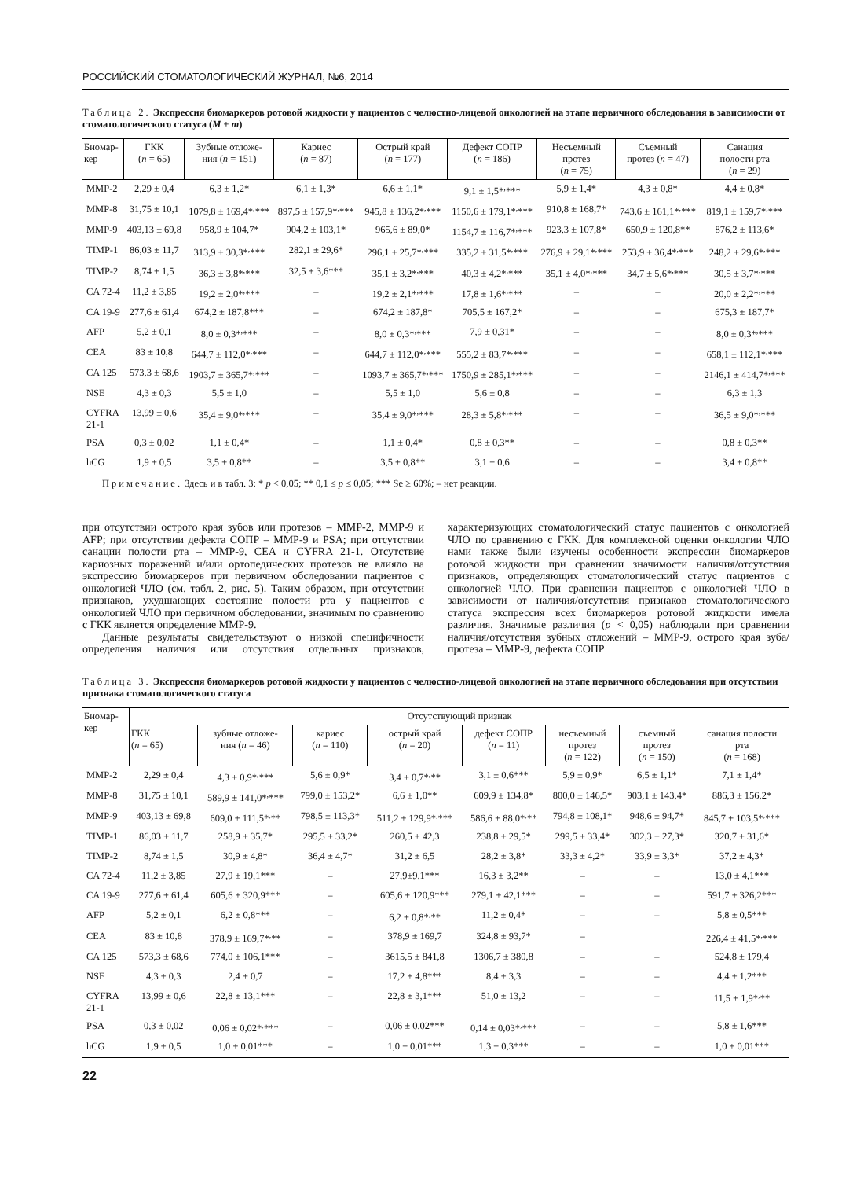РОССИЙСКИЙ СТОМАТОЛОГИЧЕСКИЙ ЖУРНАЛ, №6, 2014
Таблица 2. Экспрессия биомаркеров ротовой жидкости у пациентов с челюстно-лицевой онкологией на этапе первичного обследования в зависимости от стоматологического статуса (M ± m)
| Биомар- кер | ГКК ( n = 65) | Зубные отложе- ния ( n = 151) | Кариес ( n = 87) | Острый край ( n = 177) | Дефект СОПР ( n = 186) | Несъемный протез ( n = 75) | Съемный протез ( n = 47) | Санация полости рта ( n = 29) |
| --- | --- | --- | --- | --- | --- | --- | --- | --- |
| MMP-2 | 2,29 ± 0,4 | 6,3 ± 1,2* | 6,1 ± 1,3* | 6,6 ± 1,1* | 9,1 ± 1,5*<sup>,</sup>*** | 5,9 ± 1,4* | 4,3 ± 0,8* | 4,4 ± 0,8* |
| MMP-8 | 31,75 ± 10,1 | 1079,8 ± 169,4*<sup>,</sup>*** | 897,5 ± 157,9*<sup>,</sup>*** | 945,8 ± 136,2*<sup>,</sup>*** | 1150,6 ± 179,1*<sup>,</sup>*** | 910,8 ± 168,7* | 743,6 ± 161,1*<sup>,</sup>*** | 819,1 ± 159,7*<sup>,</sup>*** |
| MMP-9 | 403,13 ± 69,8 | 958,9 ± 104,7* | 904,2 ± 103,1* | 965,6 ± 89,0* | 1154,7 ± 116,7*<sup>,</sup>*** | 923,3 ± 107,8* | 650,9 ± 120,8** | 876,2 ± 113,6* |
| TIMP-1 | 86,03 ± 11,7 | 313,9 ± 30,3*<sup>,</sup>*** | 282,1 ± 29,6* | 296,1 ± 25,7*<sup>,</sup>*** | 335,2 ± 31,5*<sup>,</sup>*** | 276,9 ± 29,1*<sup>,</sup>*** | 253,9 ± 36,4*<sup>,</sup>*** | 248,2 ± 29,6*<sup>,</sup>*** |
| TIMP-2 | 8,74 ± 1,5 | 36,3 ± 3,8*<sup>,</sup>*** | 32,5 ± 3,6*** | 35,1 ± 3,2*<sup>,</sup>*** | 40,3 ± 4,2*<sup>,</sup>*** | 35,1 ± 4,0*<sup>,</sup>*** | 34,7 ± 5,6*<sup>,</sup>*** | 30,5 ± 3,7*<sup>,</sup>*** |
| CA 72-4 | 11,2 ± 3,85 | 19,2 ± 2,0*<sup>,</sup>*** | – | 19,2 ± 2,1*<sup>,</sup>*** | 17,8 ± 1,6*<sup>,</sup>*** | – | – | 20,0 ± 2,2*<sup>,</sup>*** |
| CA 19-9 | 277,6 ± 61,4 | 674,2 ± 187,8*** | – | 674,2 ± 187,8* | 705,5 ± 167,2* | – | – | 675,3 ± 187,7* |
| AFP | 5,2 ± 0,1 | 8,0 ± 0,3*<sup>,</sup>*** | – | 8,0 ± 0,3*<sup>,</sup>*** | 7,9 ± 0,31* | – | – | 8,0 ± 0,3*<sup>,</sup>*** |
| CEA | 83 ± 10,8 | 644,7 ± 112,0*<sup>,</sup>*** | – | 644,7 ± 112,0*<sup>,</sup>*** | 555,2 ± 83,7*<sup>,</sup>*** | – | – | 658,1 ± 112,1*<sup>,</sup>*** |
| CA 125 | 573,3 ± 68,6 | 1903,7 ± 365,7*<sup>,</sup>*** | – | 1093,7 ± 365,7*<sup>,</sup>*** | 1750,9 ± 285,1*<sup>,</sup>*** | – | – | 2146,1 ± 414,7*<sup>,</sup>*** |
| NSE | 4,3 ± 0,3 | 5,5 ± 1,0 | – | 5,5 ± 1,0 | 5,6 ± 0,8 | – | – | 6,3 ± 1,3 |
| CYFRA 21-1 | 13,99 ± 0,6 | 35,4 ± 9,0*<sup>,</sup>*** | – | 35,4 ± 9,0*<sup>,</sup>*** | 28,3 ± 5,8*<sup>,</sup>*** | – | – | 36,5 ± 9,0*<sup>,</sup>*** |
| PSA | 0,3 ± 0,02 | 1,1 ± 0,4* | – | 1,1 ± 0,4* | 0,8 ± 0,3** | – | – | 0,8 ± 0,3** |
| hCG | 1,9 ± 0,5 | 3,5 ± 0,8** | – | 3,5 ± 0,8** | 3,1 ± 0,6 | – | – | 3,4 ± 0,8** |
Примечание. Здесь и в табл. 3: * p < 0,05; ** 0,1 ≤ p ≤ 0,05; *** Se ≥ 60%; – нет реакции.
при отсутствии острого края зубов или протезов – ММР-2, ММР-9 и AFP; при отсутствии дефекта СОПР – ММР-9 и PSA; при отсутствии санации полости рта – ММР-9, CEA и CYFRA 21-1. Отсутствие кариозных поражений и/или ортопедических протезов не влияло на экспрессию биомаркеров при первичном обследовании пациентов с онкологией ЧЛО (см. табл. 2, рис. 5). Таким образом, при отсутствии признаков, ухудшающих состояние полости рта у пациентов с онкологией ЧЛО при первичном обследовании, значимым по сравнению с ГКК является определение ММР-9.
Данные результаты свидетельствуют о низкой специфичности определения наличия или отсутствия отдельных признаков, характеризующих стоматологический статус пациентов с онкологией ЧЛО по сравнению с ГКК. Для комплексной оценки онкологии ЧЛО нами также были изучены особенности экспрессии биомаркеров ротовой жидкости при сравнении значимости наличия/отсутствия признаков, определяющих стоматологический статус пациентов с онкологией ЧЛО. При сравнении пациентов с онкологией ЧЛО в зависимости от наличия/отсутствия признаков стоматологического статуса экспрессия всех биомаркеров ротовой жидкости имела различия. Значимые различия (p < 0,05) наблюдали при сравнении наличия/отсутствия зубных отложений – ММР-9, острого края зуба/протеза – ММР-9, дефекта СОПР
Таблица 3. Экспрессия биомаркеров ротовой жидкости у пациентов с челюстно-лицевой онкологией на этапе первичного обследования при отсутствии признака стоматологического статуса
| Биомар- кер | Отсутствующий признак | | | | | | | |
| --- | --- | --- | --- | --- | --- | --- | --- | --- |
| | ГКК ( n = 65) | зубные отложе- ния ( n = 46) | кариес ( n = 110) | острый край ( n = 20) | дефект СОПР ( n = 11) | несъемный протез ( n = 122) | съемный протез ( n = 150) | санация полости рта ( n = 168) |
| MMP-2 | 2,29 ± 0,4 | 4,3 ± 0,9*<sup>,</sup>*** | 5,6 ± 0,9* | 3,4 ± 0,7*<sup>,</sup>** | 3,1 ± 0,6*** | 5,9 ± 0,9* | 6,5 ± 1,1* | 7,1 ± 1,4* |
| MMP-8 | 31,75 ± 10,1 | 589,9 ± 141,0*<sup>,</sup>*** | 799,0 ± 153,2* | 6,6 ± 1,0** | 609,9 ± 134,8* | 800,0 ± 146,5* | 903,1 ± 143,4* | 886,3 ± 156,2* |
| MMP-9 | 403,13 ± 69,8 | 609,0 ± 111,5*<sup>,</sup>** | 798,5 ± 113,3* | 511,2 ± 129,9*<sup>,</sup>*** | 586,6 ± 88,0*<sup>,</sup>** | 794,8 ± 108,1* | 948,6 ± 94,7* | 845,7 ± 103,5*<sup>,</sup>*** |
| TIMP-1 | 86,03 ± 11,7 | 258,9 ± 35,7* | 295,5 ± 33,2* | 260,5 ± 42,3 | 238,8 ± 29,5* | 299,5 ± 33,4* | 302,3 ± 27,3* | 320,7 ± 31,6* |
| TIMP-2 | 8,74 ± 1,5 | 30,9 ± 4,8* | 36,4 ± 4,7* | 31,2 ± 6,5 | 28,2 ± 3,8* | 33,3 ± 4,2* | 33,9 ± 3,3* | 37,2 ± 4,3* |
| CA 72-4 | 11,2 ± 3,85 | 27,9 ± 19,1*** | – | 27,9±9,1*** | 16,3 ± 3,2** | – | – | 13,0 ± 4,1*** |
| CA 19-9 | 277,6 ± 61,4 | 605,6 ± 320,9*** | – | 605,6 ± 120,9*** | 279,1 ± 42,1*** | – | – | 591,7 ± 326,2*** |
| AFP | 5,2 ± 0,1 | 6,2 ± 0,8*** | – | 6,2 ± 0,8*<sup>,</sup>** | 11,2 ± 0,4* | – | – | 5,8 ± 0,5*** |
| CEA | 83 ± 10,8 | 378,9 ± 169,7*<sup>,</sup>** | – | 378,9 ± 169,7 | 324,8 ± 93,7* | – | | 226,4 ± 41,5*<sup>,</sup>*** |
| CA 125 | 573,3 ± 68,6 | 774,0 ± 106,1*** | – | 3615,5 ± 841,8 | 1306,7 ± 380,8 | – | – | 524,8 ± 179,4 |
| NSE | 4,3 ± 0,3 | 2,4 ± 0,7 | – | 17,2 ± 4,8*** | 8,4 ± 3,3 | – | – | 4,4 ± 1,2*** |
| CYFRA 21-1 | 13,99 ± 0,6 | 22,8 ± 13,1*** | – | 22,8 ± 3,1*** | 51,0 ± 13,2 | – | – | 11,5 ± 1,9*<sup>,</sup>** |
| PSA | 0,3 ± 0,02 | 0,06 ± 0,02*<sup>,</sup>*** | – | 0,06 ± 0,02*** | 0,14 ± 0,03*<sup>,</sup>*** | – | – | 5,8 ± 1,6*** |
| hCG | 1,9 ± 0,5 | 1,0 ± 0,01*** | – | 1,0 ± 0,01*** | 1,3 ± 0,3*** | – | – | 1,0 ± 0,01*** |
22